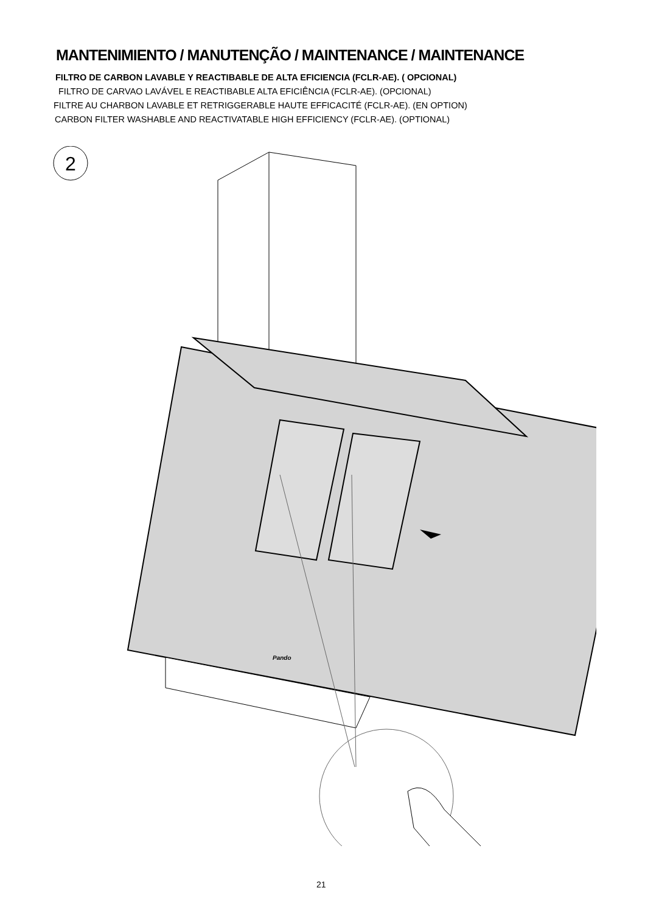MANTENIMIENTO / MANUTENÇÃO / MAINTENANCE / MAINTENANCE
FILTRO DE CARBON LAVABLE Y REACTIBABLE DE ALTA EFICIENCIA (FCLR-AE). ( OPCIONAL)
FILTRO DE CARVAO LAVÁVEL E REACTIBABLE ALTA EFICIÊNCIA (FCLR-AE). (OPCIONAL)
FILTRE AU CHARBON LAVABLE ET RETRIGGERABLE HAUTE EFFICACITÉ (FCLR-AE). (EN OPTION)
CARBON FILTER WASHABLE AND REACTIVATABLE HIGH EFFICIENCY (FCLR-AE). (OPTIONAL)
2
Pando
21